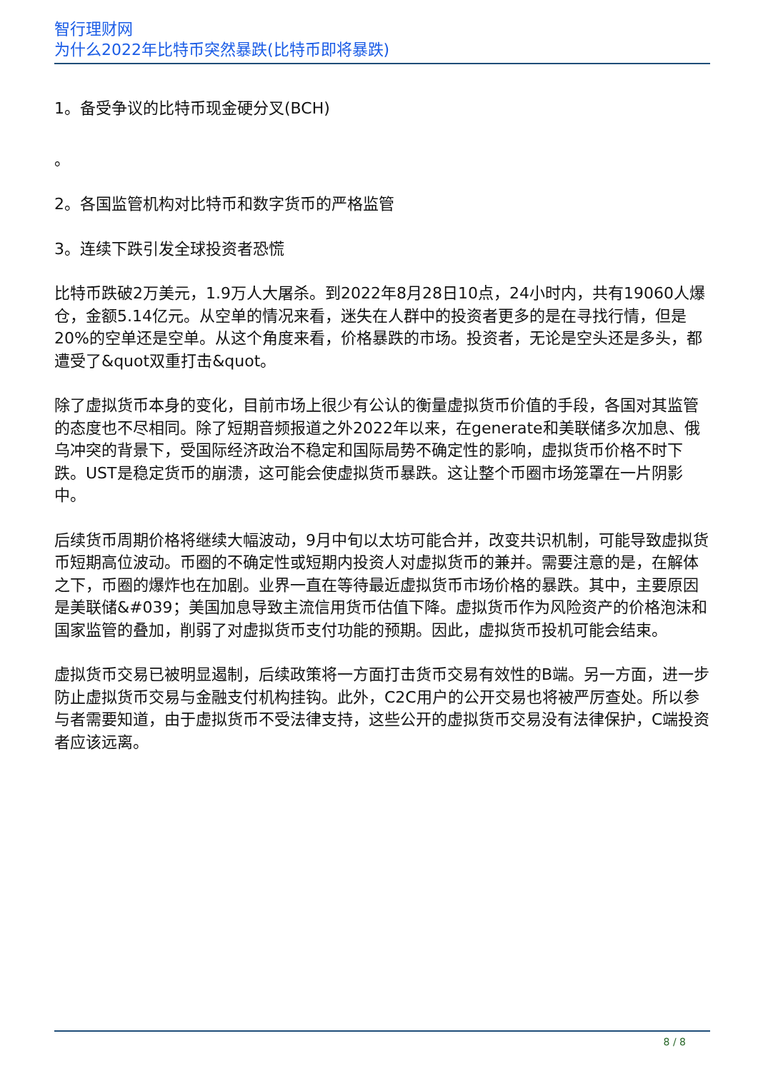智行理财网
为什么2022年比特币突然暴跌(比特币即将暴跌)
1。备受争议的比特币现金硬分叉(BCH)
。
2。各国监管机构对比特币和数字货币的严格监管
3。连续下跌引发全球投资者恐慌
比特币跌破2万美元，1.9万人大屠杀。到2022年8月28日10点，24小时内，共有19060人爆仓，金额5.14亿元。从空单的情况来看，迷失在人群中的投资者更多的是在寻找行情，但是20%的空单还是空单。从这个角度来看，价格暴跌的市场。投资者，无论是空头还是多头，都遭受了&quot双重打击&quot。
除了虚拟货币本身的变化，目前市场上很少有公认的衡量虚拟货币价值的手段，各国对其监管的态度也不尽相同。除了短期音频报道之外2022年以来，在generate和美联储多次加息、俄乌冲突的背景下，受国际经济政治不稳定和国际局势不确定性的影响，虚拟货币价格不时下跌。UST是稳定货币的崩溃，这可能会使虚拟货币暴跌。这让整个币圈市场笼罩在一片阴影中。
后续货币周期价格将继续大幅波动，9月中旬以太坊可能合并，改变共识机制，可能导致虚拟货币短期高位波动。币圈的不确定性或短期内投资人对虚拟货币的兼并。需要注意的是，在解体之下，币圈的爆炸也在加剧。业界一直在等待最近虚拟货币市场价格的暴跌。其中，主要原因是美联储&#039；美国加息导致主流信用货币估值下降。虚拟货币作为风险资产的价格泡沫和国家监管的叠加，削弱了对虚拟货币支付功能的预期。因此，虚拟货币投机可能会结束。
虚拟货币交易已被明显遏制，后续政策将一方面打击货币交易有效性的B端。另一方面，进一步防止虚拟货币交易与金融支付机构挂钩。此外，C2C用户的公开交易也将被严厉查处。所以参与者需要知道，由于虚拟货币不受法律支持，这些公开的虚拟货币交易没有法律保护，C端投资者应该远离。
8 / 8